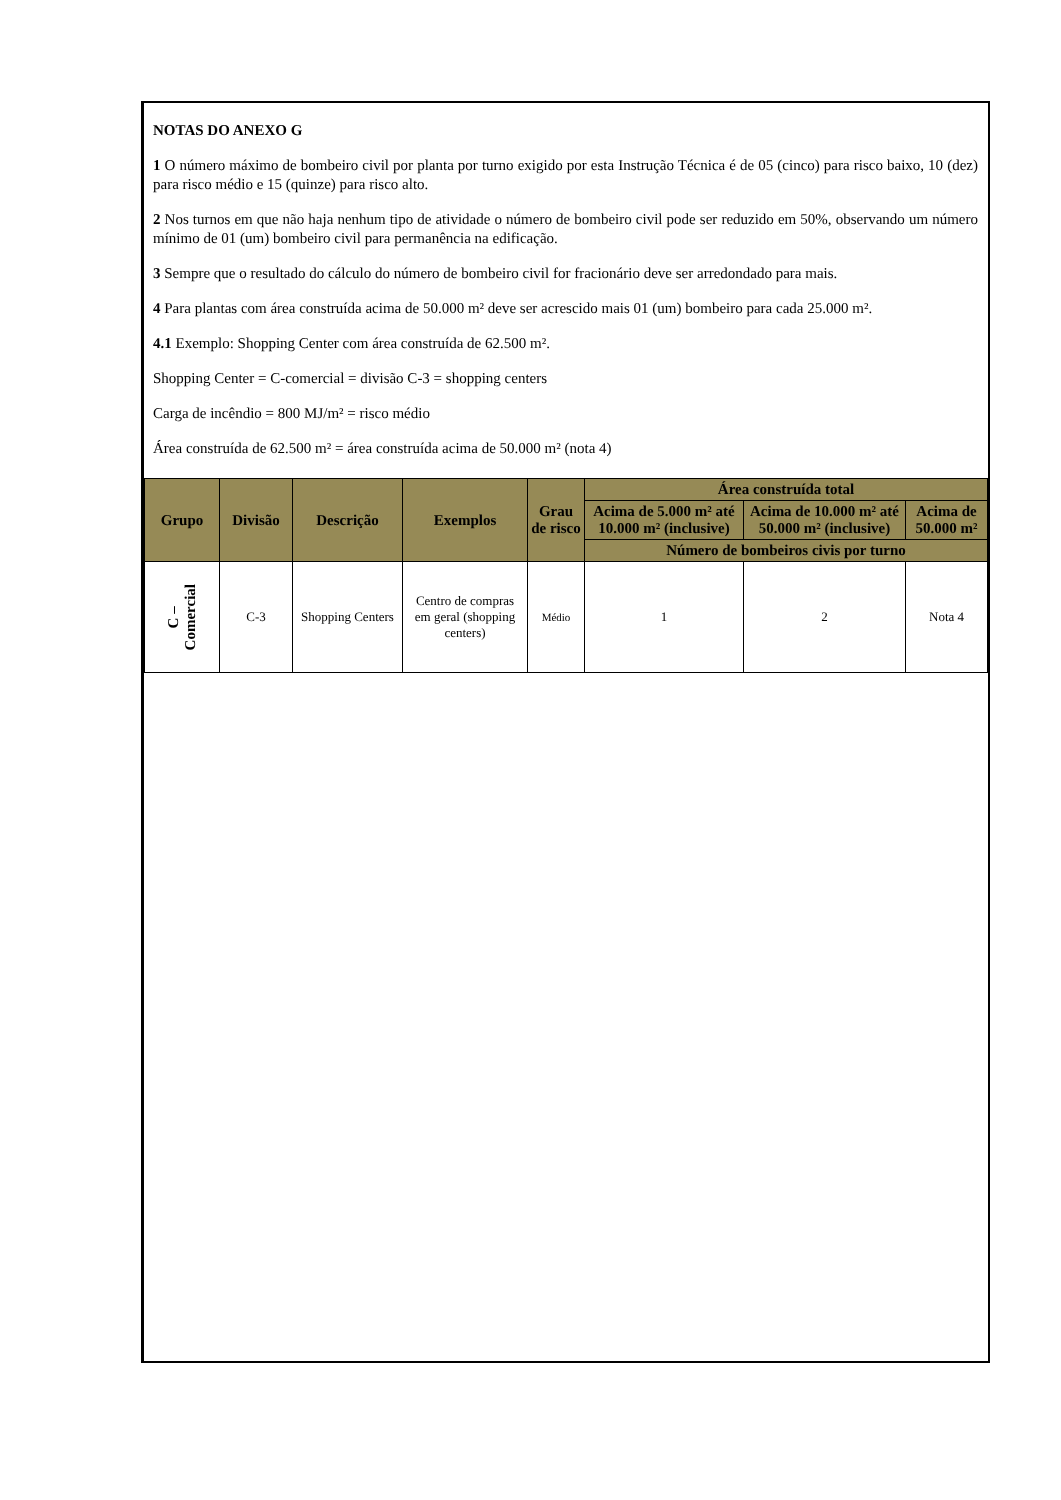NOTAS DO ANEXO G
1 O número máximo de bombeiro civil por planta por turno exigido por esta Instrução Técnica é de 05 (cinco) para risco baixo, 10 (dez) para risco médio e 15 (quinze) para risco alto.
2 Nos turnos em que não haja nenhum tipo de atividade o número de bombeiro civil pode ser reduzido em 50%, observando um número mínimo de 01 (um) bombeiro civil para permanência na edificação.
3 Sempre que o resultado do cálculo do número de bombeiro civil for fracionário deve ser arredondado para mais.
4 Para plantas com área construída acima de 50.000 m² deve ser acrescido mais 01 (um) bombeiro para cada 25.000 m².
4.1 Exemplo: Shopping Center com área construída de 62.500 m².
Shopping Center = C-comercial = divisão C-3 = shopping centers
Carga de incêndio = 800 MJ/m² = risco médio
Área construída de 62.500 m² = área construída acima de 50.000 m² (nota 4)
| Grupo | Divisão | Descrição | Exemplos | Grau de risco | Área construída total | | |
| --- | --- | --- | --- | --- | --- | --- | --- |
| | | | | | Acima de 5.000 m² até 10.000 m² (inclusive) | Acima de 10.000 m² até 50.000 m² (inclusive) | Acima de 50.000 m² |
| | | | | | Número de bombeiros civis por turno | | |
| C – Comercial | C-3 | Shopping Centers | Centro de compras em geral (shopping centers) | Médio | 1 | 2 | Nota 4 |